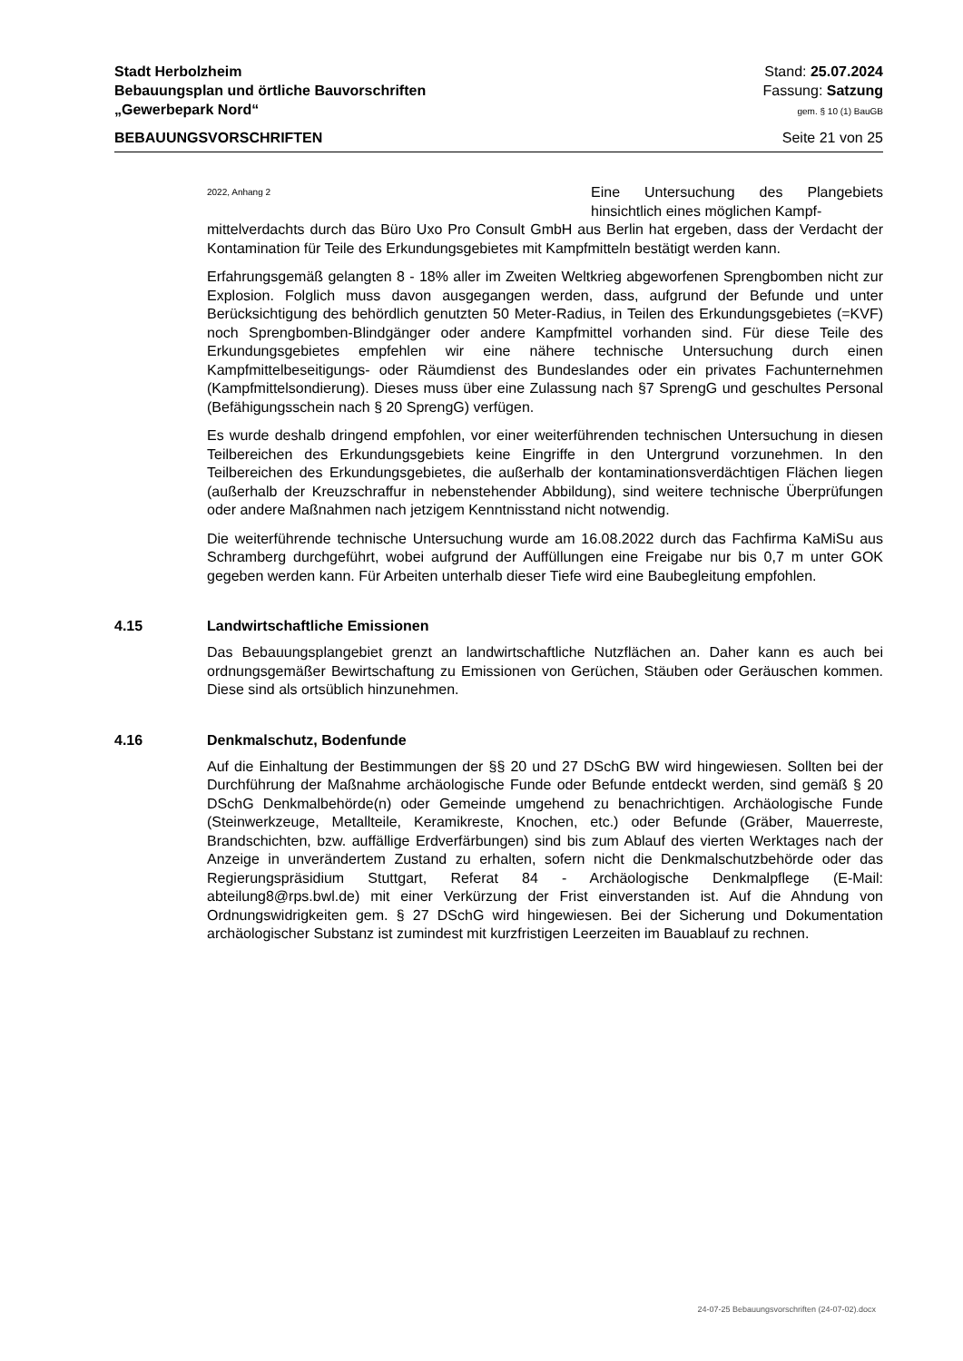Stadt Herbolzheim
Bebauungsplan und örtliche Bauvorschriften
„Gewerbepark Nord“
Stand: 25.07.2024
Fassung: Satzung
gem. § 10 (1) BauGB
BEBAUUNGSVORSCHRIFTEN Seite 21 von 25
2022, Anhang 2 Eine Untersuchung des Plangebiets hinsichtlich eines möglichen Kampf-
mittelverdachts durch das Büro Uxo Pro Consult GmbH aus Berlin hat ergeben, dass der Verdacht der Kontamination für Teile des Erkundungsgebietes mit Kampfmitteln bestätigt werden kann.
Erfahrungsgemäß gelangten 8 - 18% aller im Zweiten Weltkrieg abgeworfenen Sprengbomben nicht zur Explosion. Folglich muss davon ausgegangen werden, dass, aufgrund der Befunde und unter Berücksichtigung des behördlich genutzten 50 Meter-Radius, in Teilen des Erkundungsgebietes (=KVF) noch Sprengbomben-Blindgänger oder andere Kampfmittel vorhanden sind. Für diese Teile des Erkundungsgebietes empfehlen wir eine nähere technische Untersuchung durch einen Kampfmittelbeseitigungs- oder Räumdienst des Bundeslandes oder ein privates Fachunternehmen (Kampfmittelsondierung). Dieses muss über eine Zulassung nach §7 SprengG und geschultes Personal (Befähigungsschein nach § 20 SprengG) verfügen.
Es wurde deshalb dringend empfohlen, vor einer weiterführenden technischen Untersuchung in diesen Teilbereichen des Erkundungsgebiets keine Eingriffe in den Untergrund vorzunehmen. In den Teilbereichen des Erkundungsgebietes, die außerhalb der kontaminationsverdächtigen Flächen liegen (außerhalb der Kreuzschraffur in nebenstehender Abbildung), sind weitere technische Überprüfungen oder andere Maßnahmen nach jetzigem Kenntnisstand nicht notwendig.
Die weiterführende technische Untersuchung wurde am 16.08.2022 durch das Fachfirma KaMiSu aus Schramberg durchgeführt, wobei aufgrund der Auffüllungen eine Freigabe nur bis 0,7 m unter GOK gegeben werden kann. Für Arbeiten unterhalb dieser Tiefe wird eine Baubegleitung empfohlen.
4.15 Landwirtschaftliche Emissionen
Das Bebauungsplangebiet grenzt an landwirtschaftliche Nutzflächen an. Daher kann es auch bei ordnungsgemäßer Bewirtschaftung zu Emissionen von Gerüchen, Stäuben oder Geräuschen kommen. Diese sind als ortsüblich hinzunehmen.
4.16 Denkmalschutz, Bodenfunde
Auf die Einhaltung der Bestimmungen der §§ 20 und 27 DSchG BW wird hingewiesen. Sollten bei der Durchführung der Maßnahme archäologische Funde oder Befunde entdeckt werden, sind gemäß § 20 DSchG Denkmalbehörde(n) oder Gemeinde umgehend zu benachrichtigen. Archäologische Funde (Steinwerkzeuge, Metallteile, Keramikreste, Knochen, etc.) oder Befunde (Gräber, Mauerreste, Brandschichten, bzw. auffällige Erdverfärbungen) sind bis zum Ablauf des vierten Werktages nach der Anzeige in unverändertem Zustand zu erhalten, sofern nicht die Denkmalschutzbehörde oder das Regierungspräsidium Stuttgart, Referat 84 - Archäologische Denkmalpflege (E-Mail: abteilung8@rps.bwl.de) mit einer Verkürzung der Frist einverstanden ist. Auf die Ahndung von Ordnungswidrigkeiten gem. § 27 DSchG wird hingewiesen. Bei der Sicherung und Dokumentation archäologischer Substanz ist zumindest mit kurzfristigen Leerzeiten im Bauablauf zu rechnen.
24-07-25 Bebauungsvorschriften (24-07-02).docx